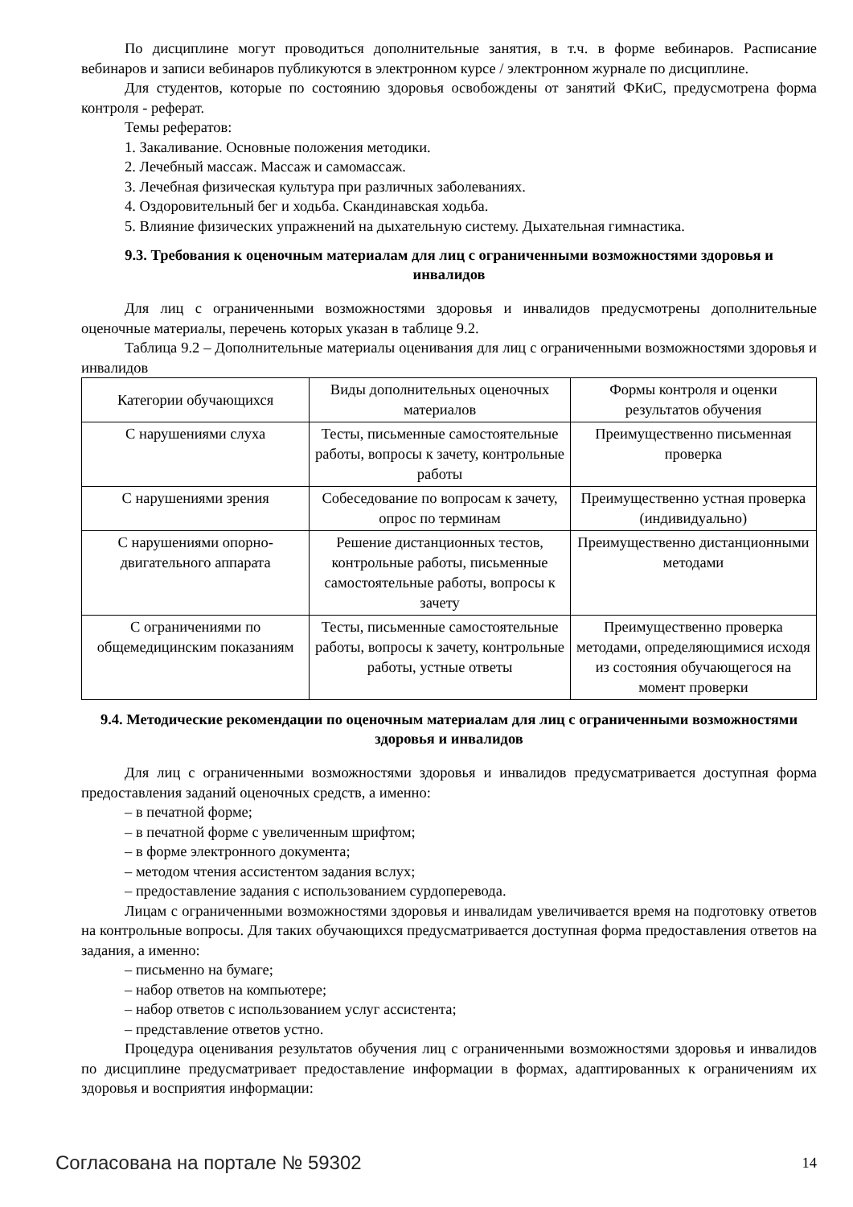По дисциплине могут проводиться дополнительные занятия, в т.ч. в форме вебинаров. Расписание вебинаров и записи вебинаров публикуются в электронном курсе / электронном журнале по дисциплине.
Для студентов, которые по состоянию здоровья освобождены от занятий ФКиС, предусмотрена форма контроля - реферат.
Темы рефератов:
1. Закаливание. Основные положения методики.
2. Лечебный массаж. Массаж и самомассаж.
3. Лечебная физическая культура при различных заболеваниях.
4. Оздоровительный бег и ходьба. Скандинавская ходьба.
5. Влияние физических упражнений на дыхательную систему. Дыхательная гимнастика.
9.3. Требования к оценочным материалам для лиц с ограниченными возможностями здоровья и инвалидов
Для лиц с ограниченными возможностями здоровья и инвалидов предусмотрены дополнительные оценочные материалы, перечень которых указан в таблице 9.2.
Таблица 9.2 – Дополнительные материалы оценивания для лиц с ограниченными возможностями здоровья и инвалидов
| Категории обучающихся | Виды дополнительных оценочных материалов | Формы контроля и оценки результатов обучения |
| С нарушениями слуха | Тесты, письменные самостоятельные работы, вопросы к зачету, контрольные работы | Преимущественно письменная проверка |
| С нарушениями зрения | Собеседование по вопросам к зачету, опрос по терминам | Преимущественно устная проверка (индивидуально) |
| С нарушениями опорно-двигательного аппарата | Решение дистанционных тестов, контрольные работы, письменные самостоятельные работы, вопросы к зачету | Преимущественно дистанционными методами |
| С ограничениями по общемедицинским показаниям | Тесты, письменные самостоятельные работы, вопросы к зачету, контрольные работы, устные ответы | Преимущественно проверка методами, определяющимися исходя из состояния обучающегося на момент проверки |
9.4. Методические рекомендации по оценочным материалам для лиц с ограниченными возможностями здоровья и инвалидов
Для лиц с ограниченными возможностями здоровья и инвалидов предусматривается доступная форма предоставления заданий оценочных средств, а именно:
– в печатной форме;
– в печатной форме с увеличенным шрифтом;
– в форме электронного документа;
– методом чтения ассистентом задания вслух;
– предоставление задания с использованием сурдоперевода.
Лицам с ограниченными возможностями здоровья и инвалидам увеличивается время на подготовку ответов на контрольные вопросы. Для таких обучающихся предусматривается доступная форма предоставления ответов на задания, а именно:
– письменно на бумаге;
– набор ответов на компьютере;
– набор ответов с использованием услуг ассистента;
– представление ответов устно.
Процедура оценивания результатов обучения лиц с ограниченными возможностями здоровья и инвалидов по дисциплине предусматривает предоставление информации в формах, адаптированных к ограничениям их здоровья и восприятия информации:
Согласована на портале № 59302 14